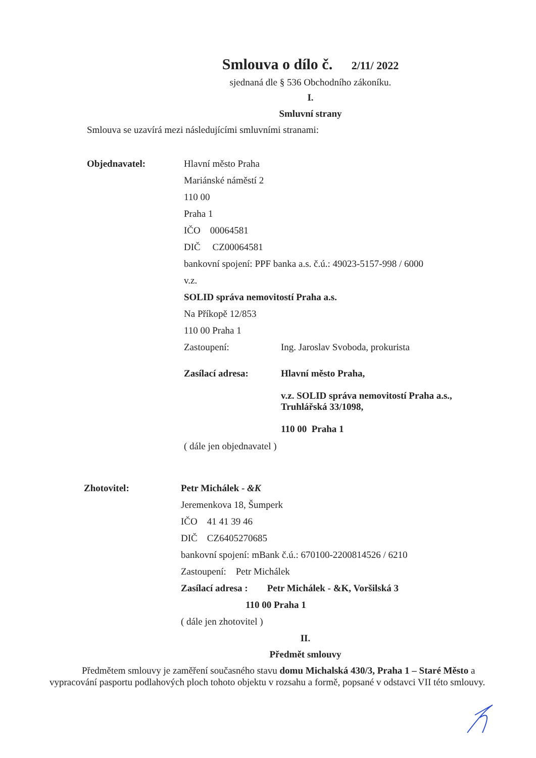Smlouva o dílo č. 2/11/ 2022
sjednaná dle § 536 Obchodního zákoníku.
I.
Smluvní strany
Smlouva se uzavírá mezi následujícími smluvními stranami:
Objednavatel: Hlavní město Praha
Mariánské náměstí 2
110 00
Praha 1
IČO 00064581
DIČ CZ00064581
bankovní spojení: PPF banka a.s. č.ú.: 49023-5157-998 / 6000
v.z.
SOLID správa nemovitostí Praha a.s.
Na Příkopě 12/853
110 00 Praha 1
Zastoupení: Ing. Jaroslav Svoboda, prokurista
Zasílací adresa: Hlavní město Praha,
v.z. SOLID správa nemovitostí Praha a.s.,
Truhlářská 33/1098,
110 00 Praha 1
( dále jen objednavatel )
Zhotovitel: Petr Michálek - &K
Jeremenkova 18, Šumperk
IČO 41 41 39 46
DIČ CZ6405270685
bankovní spojení: mBank č.ú.: 670100-2200814526 / 6210
Zastoupení: Petr Michálek
Zasílací adresa : Petr Michálek - &K, Voršilská 3
110 00 Praha 1
( dále jen zhotovitel )
II.
Předmět smlouvy
Předmětem smlouvy je zaměření současného stavu domu Michalská 430/3, Praha 1 – Staré Město a vypracování pasportu podlahových ploch tohoto objektu v rozsahu a formě, popsané v odstavci VII této smlouvy.